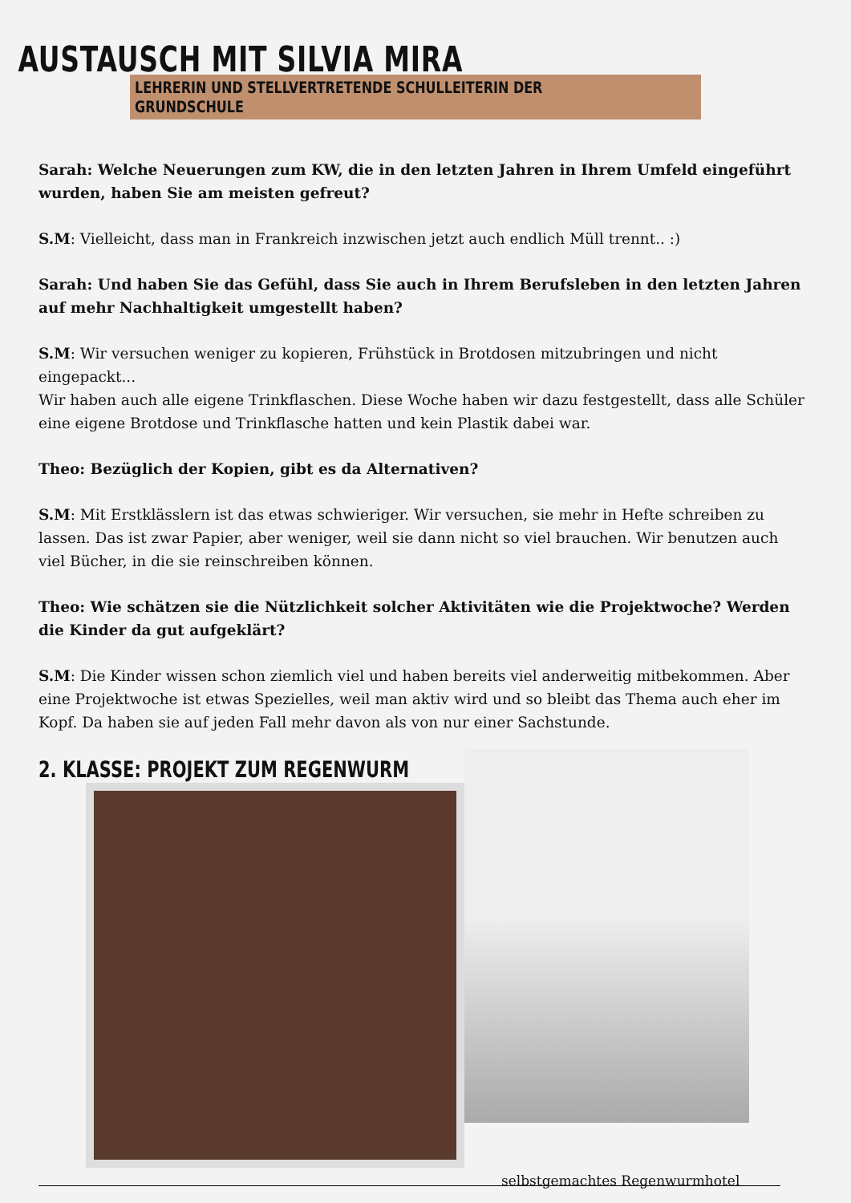AUSTAUSCH MIT SILVIA MIRA
LEHRERIN UND STELLVERTRETENDE SCHULLEITERIN DER GRUNDSCHULE
Sarah: Welche Neuerungen zum KW, die in den letzten Jahren in Ihrem Umfeld eingeführt wurden, haben Sie am meisten gefreut?
S.M: Vielleicht, dass man in Frankreich inzwischen jetzt auch endlich Müll trennt.. :)
Sarah: Und haben Sie das Gefühl, dass Sie auch in Ihrem Berufsleben in den letzten Jahren auf mehr Nachhaltigkeit umgestellt haben?
S.M: Wir versuchen weniger zu kopieren, Frühstück in Brotdosen mitzubringen und nicht eingepackt...
Wir haben auch alle eigene Trinkflaschen. Diese Woche haben wir dazu festgestellt, dass alle Schüler eine eigene Brotdose und Trinkflasche hatten und kein Plastik dabei war.
Theo: Bezüglich der Kopien, gibt es da Alternativen?
S.M: Mit Erstklässlern ist das etwas schwieriger. Wir versuchen, sie mehr in Hefte schreiben zu lassen. Das ist zwar Papier, aber weniger, weil sie dann nicht so viel brauchen. Wir benutzen auch viel Bücher, in die sie reinschreiben können.
Theo: Wie schätzen sie die Nützlichkeit solcher Aktivitäten wie die Projektwoche? Werden die Kinder da gut aufgeklärt?
S.M: Die Kinder wissen schon ziemlich viel und haben bereits viel anderweitig mitbekommen. Aber eine Projektwoche ist etwas Spezielles, weil man aktiv wird und so bleibt das Thema auch eher im Kopf. Da haben sie auf jeden Fall mehr davon als von nur einer Sachstunde.
2. KLASSE: PROJEKT ZUM REGENWURM
selbstgemachtes Regenwurmhotel